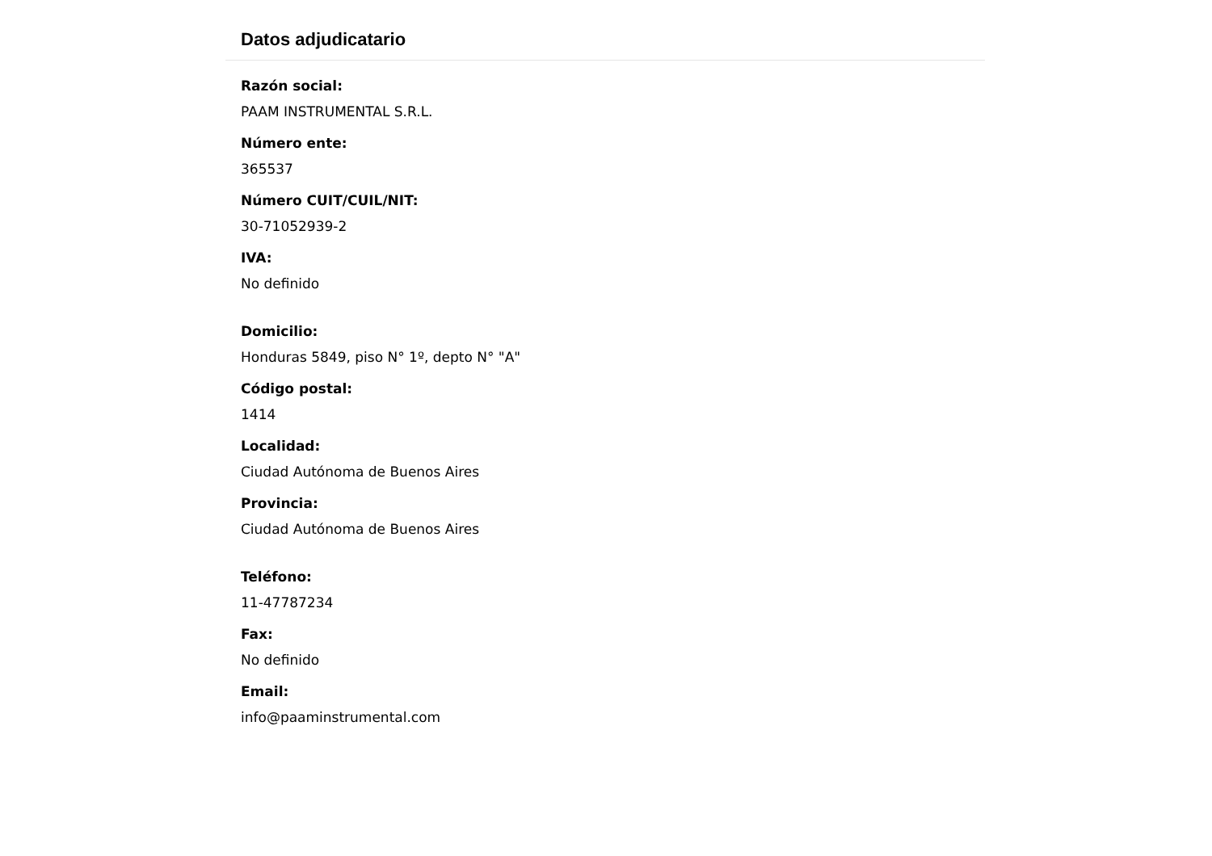Datos adjudicatario
Razón social:
PAAM INSTRUMENTAL S.R.L.
Número ente:
365537
Número CUIT/CUIL/NIT:
30-71052939-2
IVA:
No definido
Domicilio:
Honduras 5849, piso N° 1º, depto N° "A"
Código postal:
1414
Localidad:
Ciudad Autónoma de Buenos Aires
Provincia:
Ciudad Autónoma de Buenos Aires
Teléfono:
11-47787234
Fax:
No definido
Email:
info@paaminstrumental.com